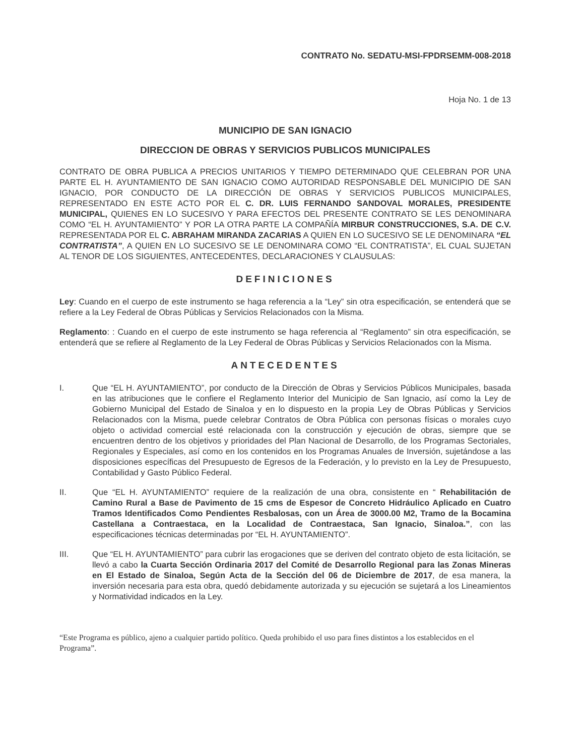CONTRATO No. SEDATU-MSI-FPDRSEMM-008-2018
Hoja No. 1 de 13
MUNICIPIO DE SAN IGNACIO
DIRECCION DE OBRAS Y SERVICIOS PUBLICOS MUNICIPALES
CONTRATO DE OBRA PUBLICA A PRECIOS UNITARIOS Y TIEMPO DETERMINADO QUE CELEBRAN POR UNA PARTE EL H. AYUNTAMIENTO DE SAN IGNACIO COMO AUTORIDAD RESPONSABLE DEL MUNICIPIO DE SAN IGNACIO, POR CONDUCTO DE LA DIRECCIÓN DE OBRAS Y SERVICIOS PUBLICOS MUNICIPALES, REPRESENTADO EN ESTE ACTO POR EL C. DR. LUIS FERNANDO SANDOVAL MORALES, PRESIDENTE MUNICIPAL, QUIENES EN LO SUCESIVO Y PARA EFECTOS DEL PRESENTE CONTRATO SE LES DENOMINARA COMO “EL H. AYUNTAMIENTO” Y POR LA OTRA PARTE LA COMPAÑÍA MIRBUR CONSTRUCCIONES, S.A. DE C.V. REPRESENTADA POR EL C. ABRAHAM MIRANDA ZACARIAS A QUIEN EN LO SUCESIVO SE LE DENOMINARA “EL CONTRATISTA”, A QUIEN EN LO SUCESIVO SE LE DENOMINARA COMO “EL CONTRATISTA”, EL CUAL SUJETAN AL TENOR DE LOS SIGUIENTES, ANTECEDENTES, DECLARACIONES Y CLAUSULAS:
DEFINICIONES
Ley: Cuando en el cuerpo de este instrumento se haga referencia a la “Ley” sin otra especificación, se entenderá que se refiere a la Ley Federal de Obras Públicas y Servicios Relacionados con la Misma.
Reglamento: : Cuando en el cuerpo de este instrumento se haga referencia al “Reglamento” sin otra especificación, se entenderá que se refiere al Reglamento de la Ley Federal de Obras Públicas y Servicios Relacionados con la Misma.
ANTECEDENTES
I. Que “EL H. AYUNTAMIENTO”, por conducto de la Dirección de Obras y Servicios Públicos Municipales, basada en las atribuciones que le confiere el Reglamento Interior del Municipio de San Ignacio, así como la Ley de Gobierno Municipal del Estado de Sinaloa y en lo dispuesto en la propia Ley de Obras Públicas y Servicios Relacionados con la Misma, puede celebrar Contratos de Obra Pública con personas físicas o morales cuyo objeto o actividad comercial esté relacionada con la construcción y ejecución de obras, siempre que se encuentren dentro de los objetivos y prioridades del Plan Nacional de Desarrollo, de los Programas Sectoriales, Regionales y Especiales, así como en los contenidos en los Programas Anuales de Inversión, sujetándose a las disposiciones específicas del Presupuesto de Egresos de la Federación, y lo previsto en la Ley de Presupuesto, Contabilidad y Gasto Público Federal.
II. Que “EL H. AYUNTAMIENTO” requiere de la realización de una obra, consistente en “ Rehabilitación de Camino Rural a Base de Pavimento de 15 cms de Espesor de Concreto Hidráulico Aplicado en Cuatro Tramos Identificados Como Pendientes Resbalosas, con un Área de 3000.00 M2, Tramo de la Bocamina Castellana a Contraestaca, en la Localidad de Contraestaca, San Ignacio, Sinaloa.”, con las especificaciones técnicas determinadas por “EL H. AYUNTAMIENTO”.
III. Que “EL H. AYUNTAMIENTO” para cubrir las erogaciones que se deriven del contrato objeto de esta licitación, se llevó a cabo la Cuarta Sección Ordinaria 2017 del Comité de Desarrollo Regional para las Zonas Mineras en El Estado de Sinaloa, Según Acta de la Sección del 06 de Diciembre de 2017, de esa manera, la inversión necesaria para esta obra, quedó debidamente autorizada y su ejecución se sujetará a los Lineamientos y Normatividad indicados en la Ley.
“Este Programa es público, ajeno a cualquier partido político. Queda prohibido el uso para fines distintos a los establecidos en el Programa”.